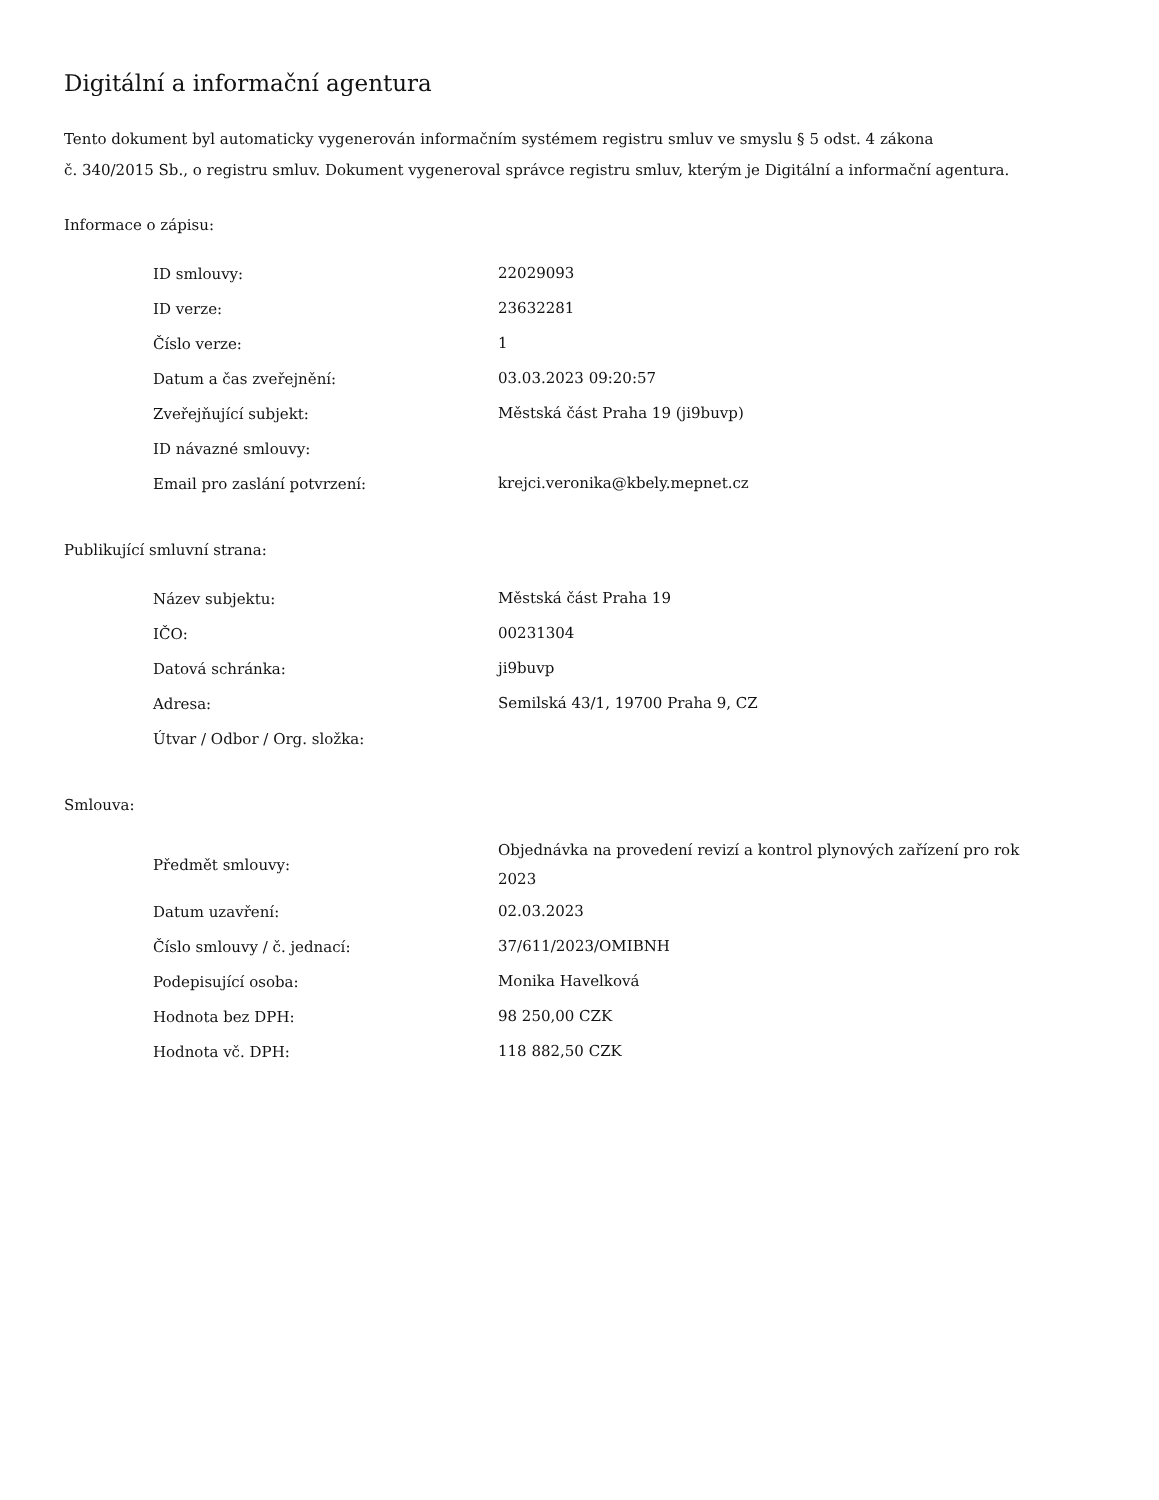Digitální a informační agentura
Tento dokument byl automaticky vygenerován informačním systémem registru smluv ve smyslu § 5 odst. 4 zákona
č. 340/2015 Sb., o registru smluv. Dokument vygeneroval správce registru smluv, kterým je Digitální a informační agentura.
Informace o zápisu:
| ID smlouvy: | 22029093 |
| ID verze: | 23632281 |
| Číslo verze: | 1 |
| Datum a čas zveřejnění: | 03.03.2023 09:20:57 |
| Zveřejňující subjekt: | Městská část Praha 19 (ji9buvp) |
| ID návazné smlouvy: | |
| Email pro zaslání potvrzení: | krejci.veronika@kbely.mepnet.cz |
Publikující smluvní strana:
| Název subjektu: | Městská část Praha 19 |
| IČO: | 00231304 |
| Datová schránka: | ji9buvp |
| Adresa: | Semilská 43/1, 19700 Praha 9, CZ |
| Útvar / Odbor / Org. složka: | |
Smlouva:
| Předmět smlouvy: | Objednávka na provedení revizí a kontrol plynových zařízení pro rok 2023 |
| Datum uzavření: | 02.03.2023 |
| Číslo smlouvy / č. jednací: | 37/611/2023/OMIBNH |
| Podepisující osoba: | Monika Havelková |
| Hodnota bez DPH: | 98 250,00 CZK |
| Hodnota vč. DPH: | 118 882,50 CZK |